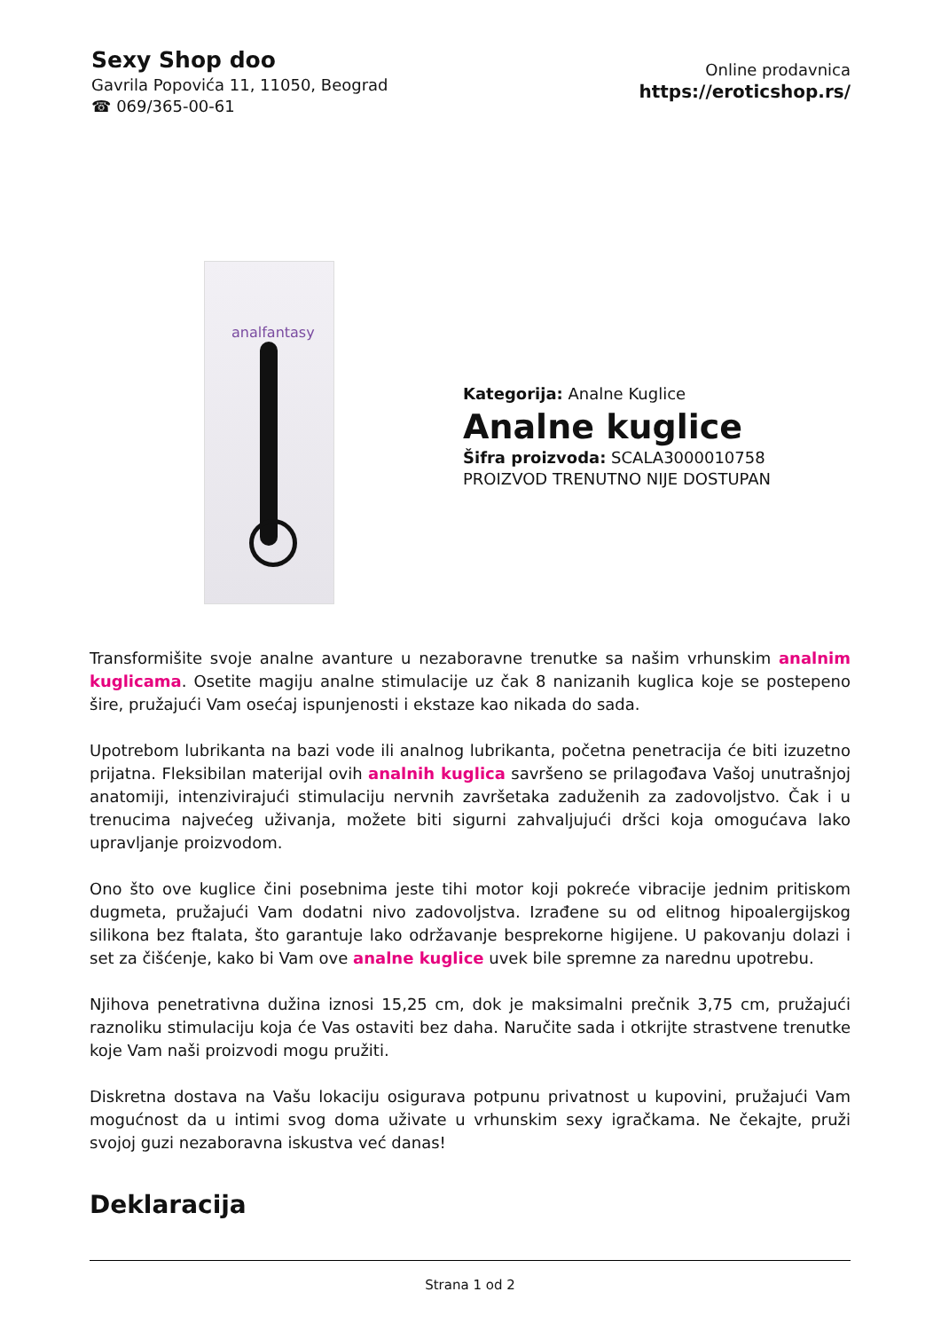Sexy Shop doo
Gavrila Popovića 11, 11050, Beograd
☎ 069/365-00-61
Online prodavnica
https://eroticshop.rs/
analfantasy
Kategorija: Analne Kuglice
Analne kuglice
Šifra proizvoda: SCALA3000010758
PROIZVOD TRENUTNO NIJE DOSTUPAN
Transformišite svoje analne avanture u nezaboravne trenutke sa našim vrhunskim analnim kuglicama. Osetite magiju analne stimulacije uz čak 8 nanizanih kuglica koje se postepeno šire, pružajući Vam osećaj ispunjenosti i ekstaze kao nikada do sada.
Upotrebom lubrikanta na bazi vode ili analnog lubrikanta, početna penetracija će biti izuzetno prijatna. Fleksibilan materijal ovih analnih kuglica savršeno se prilagođava Vašoj unutrašnjoj anatomiji, intenzivirajući stimulaciju nervnih završetaka zaduženih za zadovoljstvo. Čak i u trenucima najvećeg uživanja, možete biti sigurni zahvaljujući dršci koja omogućava lako upravljanje proizvodom.
Ono što ove kuglice čini posebnima jeste tihi motor koji pokreće vibracije jednim pritiskom dugmeta, pružajući Vam dodatni nivo zadovoljstva. Izrađene su od elitnog hipoalergijskog silikona bez ftalata, što garantuje lako održavanje besprekorne higijene. U pakovanju dolazi i set za čišćenje, kako bi Vam ove analne kuglice uvek bile spremne za narednu upotrebu.
Njihova penetrativna dužina iznosi 15,25 cm, dok je maksimalni prečnik 3,75 cm, pružajući raznoliku stimulaciju koja će Vas ostaviti bez daha. Naručite sada i otkrijte strastvene trenutke koje Vam naši proizvodi mogu pružiti.
Diskretna dostava na Vašu lokaciju osigurava potpunu privatnost u kupovini, pružajući Vam mogućnost da u intimi svog doma uživate u vrhunskim sexy igračkama. Ne čekajte, pruži svojoj guzi nezaboravna iskustva već danas!
Deklaracija
Strana 1 od 2